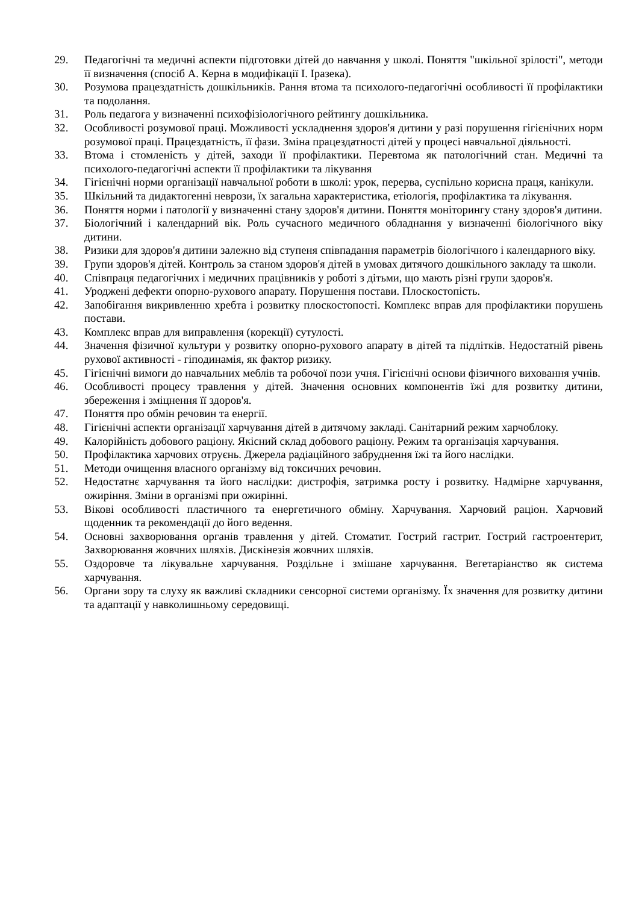29. Педагогічні та медичні аспекти підготовки дітей до навчання у школі. Поняття "шкільної зрілості", методи її визначення (спосіб А. Керна в модифікації І. Іразека).
30. Розумова працездатність дошкільників. Рання втома та психолого-педагогічні особливості її профілактики та подолання.
31. Роль педагога у визначенні психофізіологічного рейтингу дошкільника.
32. Особливості розумової праці. Можливості ускладнення здоров'я дитини у разі порушення гігієнічних норм розумової праці. Працездатність, її фази. Зміна працездатності дітей у процесі навчальної діяльності.
33. Втома і стомленість у дітей, заходи її профілактики. Перевтома як патологічний стан. Медичні та психолого-педагогічні аспекти її профілактики та лікування
34. Гігієнічні норми організації навчальної роботи в школі: урок, перерва, суспільно корисна праця, канікули.
35. Шкільний та дидактогенні неврози, їх загальна характеристика, етіологія, профілактика та лікування.
36. Поняття норми і патології у визначенні стану здоров'я дитини. Поняття моніторингу стану здоров'я дитини.
37. Біологічний і календарний вік. Роль сучасного медичного обладнання у визначенні біологічного віку дитини.
38. Ризики для здоров'я дитини залежно від ступеня співпадання параметрів біологічного і календарного віку.
39. Групи здоров'я дітей. Контроль за станом здоров'я дітей в умовах дитячого дошкільного закладу та школи.
40. Співпраця педагогічних і медичних працівників у роботі з дітьми, що мають різні групи здоров'я.
41. Уроджені дефекти опорно-рухового апарату. Порушення постави. Плоскостопість.
42. Запобігання викривленню хребта і розвитку плоскостопості. Комплекс вправ для профілактики порушень постави.
43. Комплекс вправ для виправлення (корекції) сутулості.
44. Значення фізичної культури у розвитку опорно-рухового апарату в дітей та підлітків. Недостатній рівень рухової активності - гіподинамія, як фактор ризику.
45. Гігієнічні вимоги до навчальних меблів та робочої пози учня. Гігієнічні основи фізичного виховання учнів.
46. Особливості процесу травлення у дітей. Значення основних компонентів їжі для розвитку дитини, збереження і зміцнення її здоров'я.
47. Поняття про обмін речовин та енергії.
48. Гігієнічні аспекти організації харчування дітей в дитячому закладі. Санітарний режим харчоблоку.
49. Калорійність добового раціону. Якісний склад добового раціону. Режим та організація харчування.
50. Профілактика харчових отруєнь. Джерела радіаційного забруднення їжі та його наслідки.
51. Методи очищення власного організму від токсичних речовин.
52. Недостатнє харчування та його наслідки: дистрофія, затримка росту і розвитку. Надмірне харчування, ожиріння. Зміни в організмі при ожирінні.
53. Вікові особливості пластичного та енергетичного обміну. Харчування. Харчовий раціон. Харчовий щоденник та рекомендації до його ведення.
54. Основні захворювання органів травлення у дітей. Стоматит. Гострий гастрит. Гострий гастроентерит, Захворювання жовчних шляхів. Дискінезія жовчних шляхів.
55. Оздоровче та лікувальне харчування. Роздільне і змішане харчування. Вегетаріанство як система харчування.
56. Органи зору та слуху як важливі складники сенсорної системи організму. Їх значення для розвитку дитини та адаптації у навколишньому середовищі.